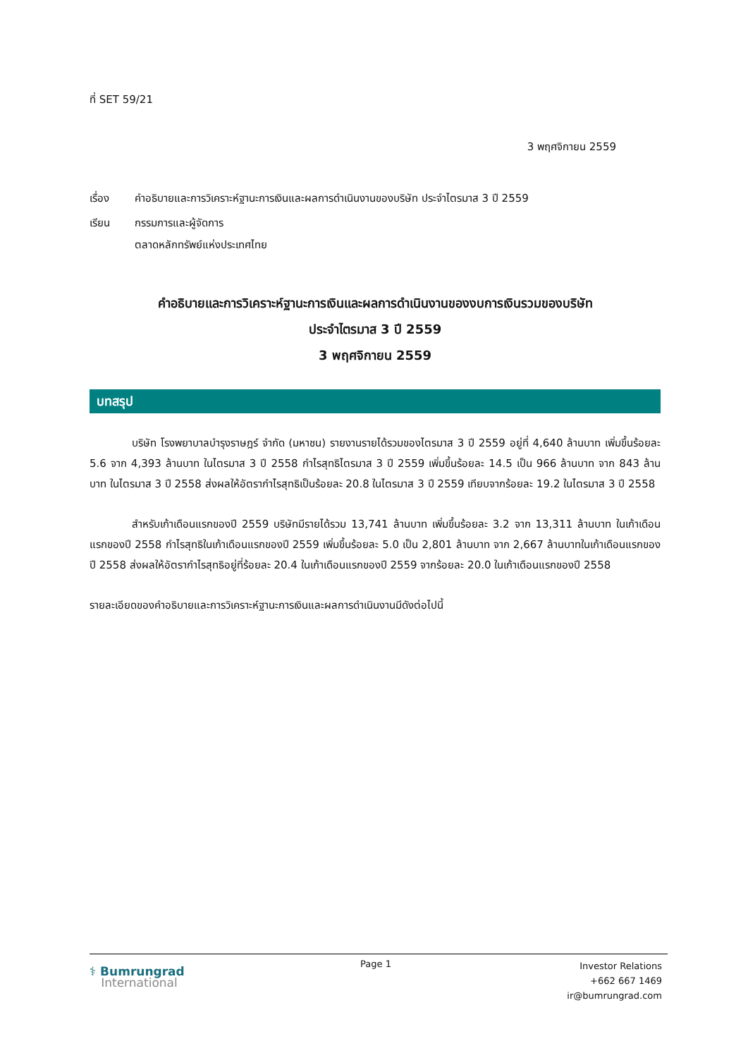ที่ SET 59/21
3 พฤศจิกายน 2559
เรื่อง คำอธิบายและการวิเคราะห์ฐานะการเงินและผลการดำเนินงานของบริษัท ประจำไตรมาส 3 ปี 2559
เรียน กรรมการและผู้จัดการ
ตลาดหลักทรัพย์แห่งประเทศไทย
คำอธิบายและการวิเคราะห์ฐานะการเงินและผลการดำเนินงานของงบการเงินรวมของบริษัท
ประจำไตรมาส 3 ปี 2559
3 พฤศจิกายน 2559
บทสรุป
    บริษัท โรงพยาบาลบำรุงราษฎร์ จำกัด (มหาชน) รายงานรายได้รวมของไตรมาส 3 ปี 2559 อยู่ที่ 4,640 ล้านบาท เพิ่มขึ้นร้อยละ 5.6 จาก 4,393 ล้านบาท ในไตรมาส 3 ปี 2558 กำไรสุทธิไตรมาส 3 ปี 2559 เพิ่มขึ้นร้อยละ 14.5 เป็น 966 ล้านบาท จาก 843 ล้านบาท ในไตรมาส 3 ปี 2558 ส่งผลให้อัตรากำไรสุทธิเป็นร้อยละ 20.8 ในไตรมาส 3 ปี 2559 เทียบจากร้อยละ 19.2 ในไตรมาส 3 ปี 2558
    สำหรับเก้าเดือนแรกของปี 2559 บริษัทมีรายได้รวม 13,741 ล้านบาท เพิ่มขึ้นร้อยละ 3.2 จาก 13,311 ล้านบาท ในเก้าเดือนแรกของปี 2558 กำไรสุทธิในเก้าเดือนแรกของปี 2559 เพิ่มขึ้นร้อยละ 5.0 เป็น 2,801 ล้านบาท จาก 2,667 ล้านบาทในเก้าเดือนแรกของปี 2558 ส่งผลให้อัตรากำไรสุทธิอยู่ที่ร้อยละ 20.4 ในเก้าเดือนแรกของปี 2559 จากร้อยละ 20.0 ในเก้าเดือนแรกของปี 2558
รายละเอียดของคำอธิบายและการวิเคราะห์ฐานะการเงินและผลการดำเนินงานมีดังต่อไปนี้
⚕ Bumrungrad
International
Page 1
Investor Relations
+662 667 1469
ir@bumrungrad.com